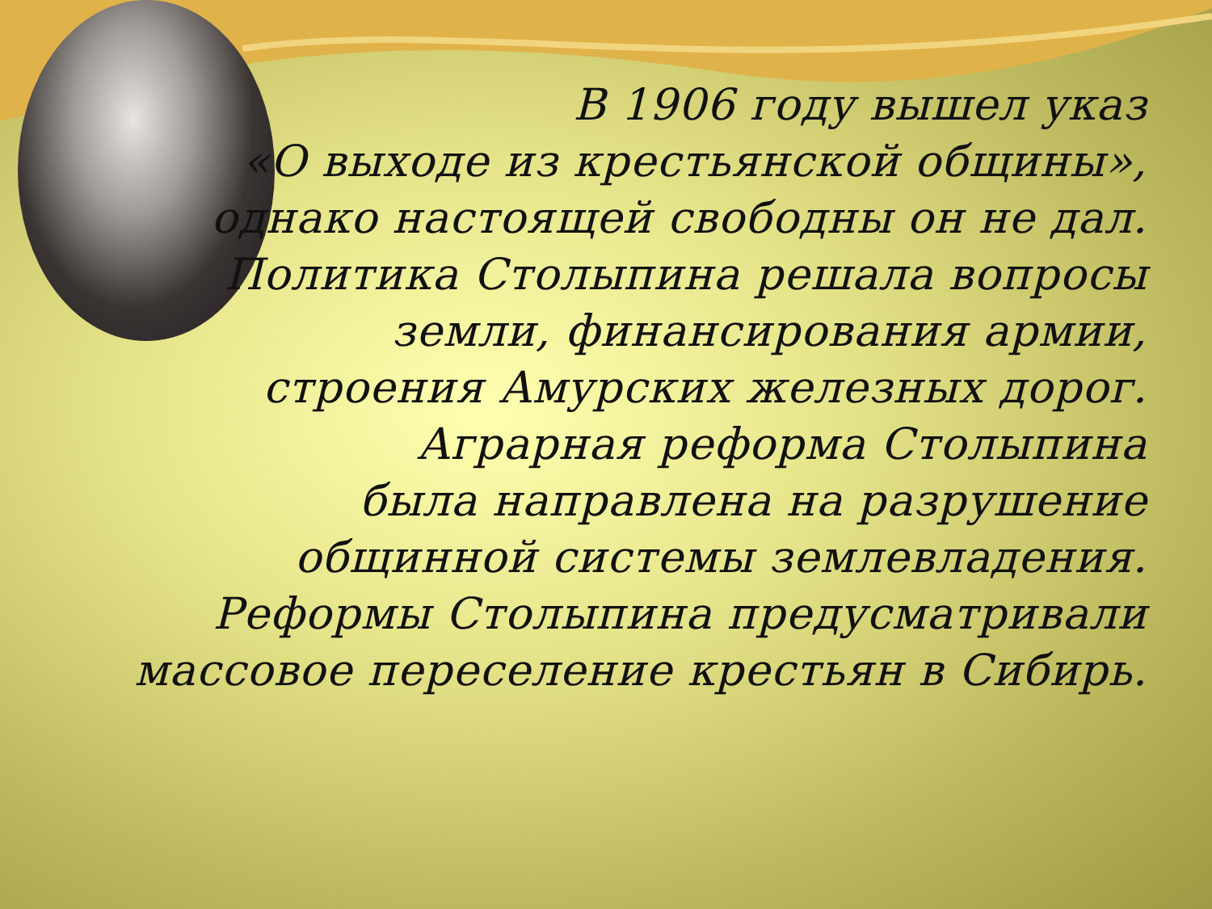В 1906 году вышел указ
«О выходе из крестьянской общины»,
однако настоящей свободны он не дал.
Политика Столыпина решала вопросы
земли, финансирования армии,
строения Амурских железных дорог.
Аграрная реформа Столыпина
была направлена на разрушение
общинной системы землевладения.
Реформы Столыпина предусматривали
массовое переселение крестьян в Сибирь.